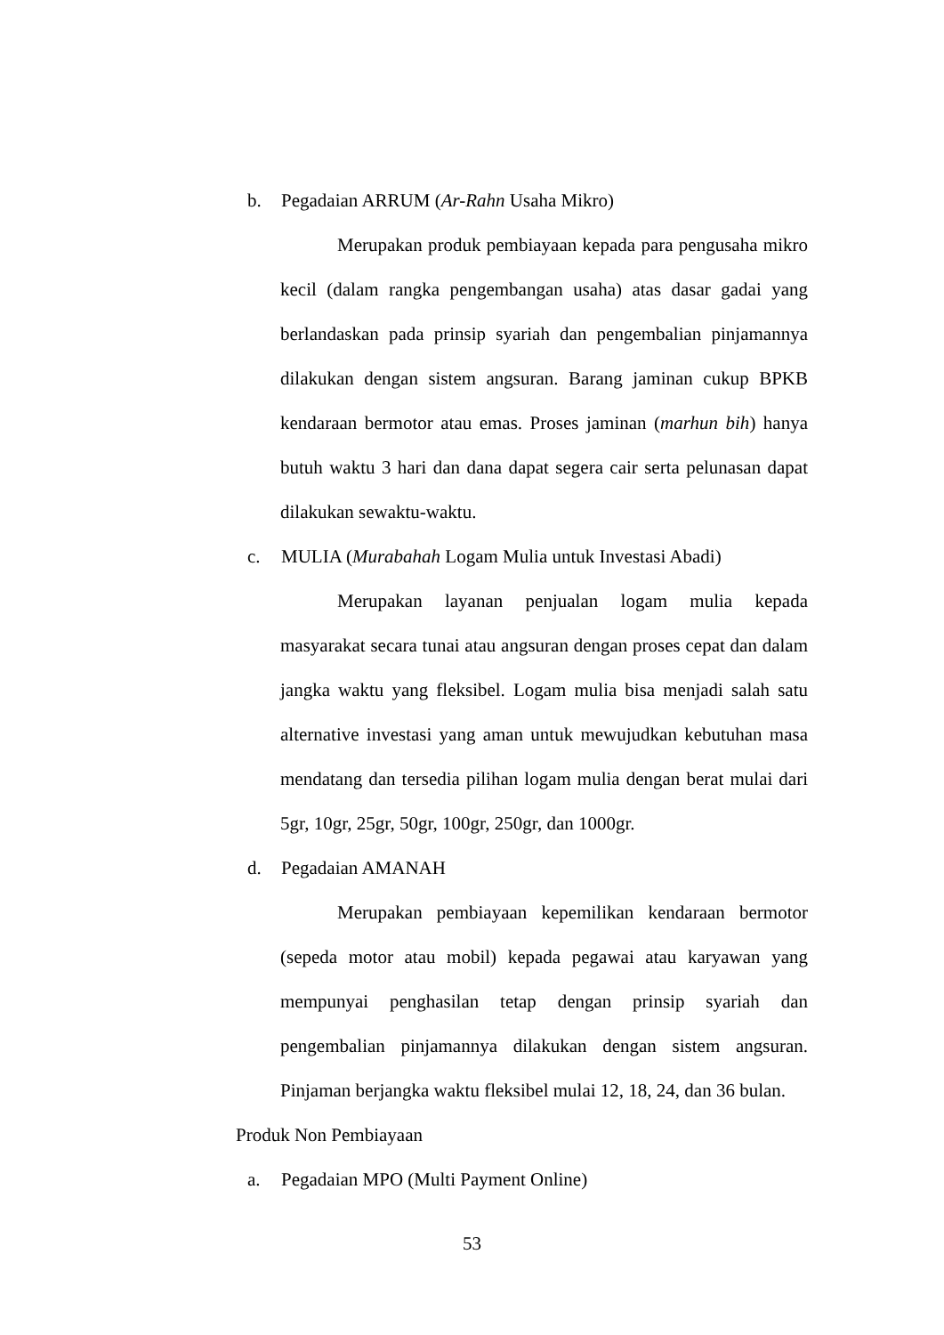b. Pegadaian ARRUM (Ar-Rahn Usaha Mikro)
Merupakan produk pembiayaan kepada para pengusaha mikro kecil (dalam rangka pengembangan usaha) atas dasar gadai yang berlandaskan pada prinsip syariah dan pengembalian pinjamannya dilakukan dengan sistem angsuran. Barang jaminan cukup BPKB kendaraan bermotor atau emas. Proses jaminan (marhun bih) hanya butuh waktu 3 hari dan dana dapat segera cair serta pelunasan dapat dilakukan sewaktu-waktu.
c. MULIA (Murabahah Logam Mulia untuk Investasi Abadi)
Merupakan layanan penjualan logam mulia kepada masyarakat secara tunai atau angsuran dengan proses cepat dan dalam jangka waktu yang fleksibel. Logam mulia bisa menjadi salah satu alternative investasi yang aman untuk mewujudkan kebutuhan masa mendatang dan tersedia pilihan logam mulia dengan berat mulai dari 5gr, 10gr, 25gr, 50gr, 100gr, 250gr, dan 1000gr.
d. Pegadaian AMANAH
Merupakan pembiayaan kepemilikan kendaraan bermotor (sepeda motor atau mobil) kepada pegawai atau karyawan yang mempunyai penghasilan tetap dengan prinsip syariah dan pengembalian pinjamannya dilakukan dengan sistem angsuran. Pinjaman berjangka waktu fleksibel mulai 12, 18, 24, dan 36 bulan.
Produk Non Pembiayaan
a. Pegadaian MPO (Multi Payment Online)
53